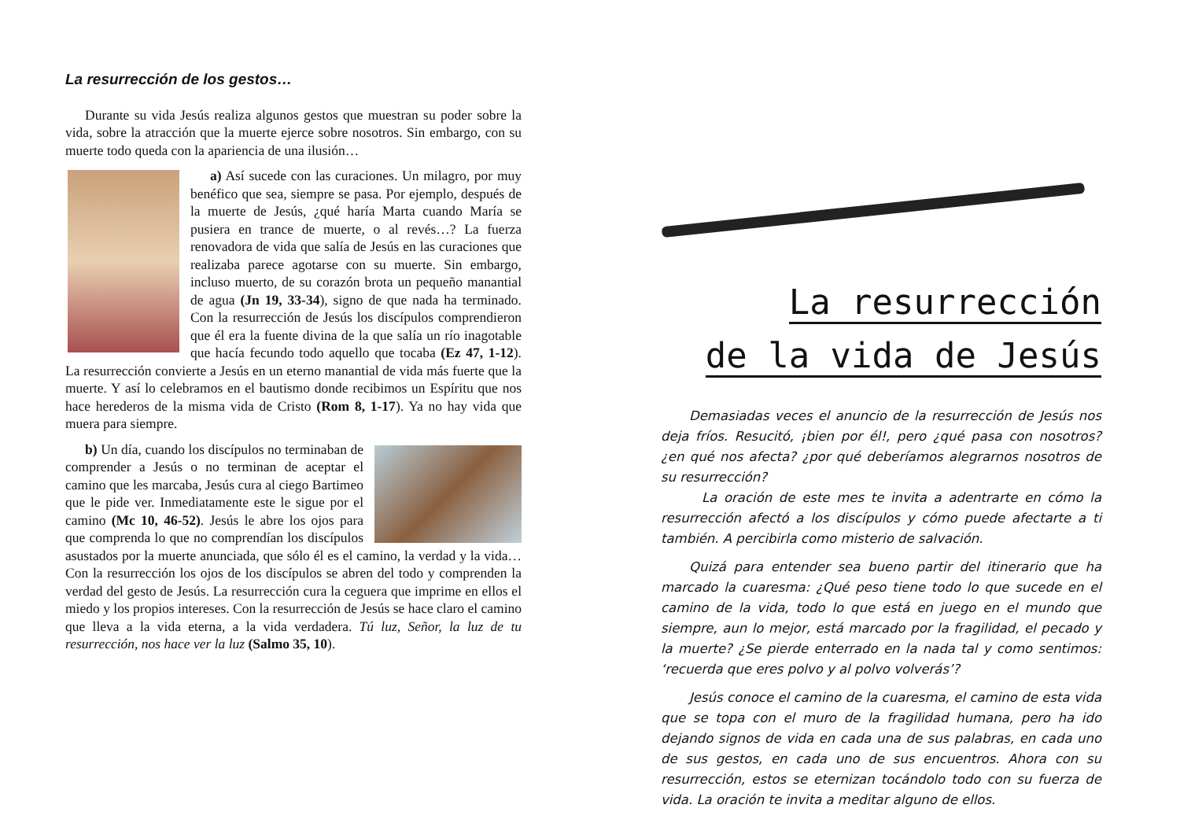La resurrección de los gestos…
Durante su vida Jesús realiza algunos gestos que muestran su poder sobre la vida, sobre la atracción que la muerte ejerce sobre nosotros. Sin embargo, con su muerte todo queda con la apariencia de una ilusión…
a) Así sucede con las curaciones. Un milagro, por muy benéfico que sea, siempre se pasa. Por ejemplo, después de la muerte de Jesús, ¿qué haría Marta cuando María se pusiera en trance de muerte, o al revés…? La fuerza renovadora de vida que salía de Jesús en las curaciones que realizaba parece agotarse con su muerte. Sin embargo, incluso muerto, de su corazón brota un pequeño manantial de agua (Jn 19, 33-34), signo de que nada ha terminado. Con la resurrección de Jesús los discípulos comprendieron que él era la fuente divina de la que salía un río inagotable que hacía fecundo todo aquello que tocaba (Ez 47, 1-12). La resurrección convierte a Jesús en un eterno manantial de vida más fuerte que la muerte. Y así lo celebramos en el bautismo donde recibimos un Espíritu que nos hace herederos de la misma vida de Cristo (Rom 8, 1-17). Ya no hay vida que muera para siempre.
b) Un día, cuando los discípulos no terminaban de comprender a Jesús o no terminan de aceptar el camino que les marcaba, Jesús cura al ciego Bartimeo que le pide ver. Inmediatamente este le sigue por el camino (Mc 10, 46-52). Jesús le abre los ojos para que comprenda lo que no comprendían los discípulos asustados por la muerte anunciada, que sólo él es el camino, la verdad y la vida… Con la resurrección los ojos de los discípulos se abren del todo y comprenden la verdad del gesto de Jesús. La resurrección cura la ceguera que imprime en ellos el miedo y los propios intereses. Con la resurrección de Jesús se hace claro el camino que lleva a la vida eterna, a la vida verdadera. Tú luz, Señor, la luz de tu resurrección, nos hace ver la luz (Salmo 35, 10).
La resurrección
de la vida de Jesús
Demasiadas veces el anuncio de la resurrección de Jesús nos deja fríos. Resucitó, ¡bien por él!, pero ¿qué pasa con nosotros? ¿en qué nos afecta? ¿por qué deberíamos alegrarnos nosotros de su resurrección?
La oración de este mes te invita a adentrarte en cómo la resurrección afectó a los discípulos y cómo puede afectarte a ti también. A percibirla como misterio de salvación.
Quizá para entender sea bueno partir del itinerario que ha marcado la cuaresma: ¿Qué peso tiene todo lo que sucede en el camino de la vida, todo lo que está en juego en el mundo que siempre, aun lo mejor, está marcado por la fragilidad, el pecado y la muerte? ¿Se pierde enterrado en la nada tal y como sentimos: ‘recuerda que eres polvo y al polvo volverás’?
Jesús conoce el camino de la cuaresma, el camino de esta vida que se topa con el muro de la fragilidad humana, pero ha ido dejando signos de vida en cada una de sus palabras, en cada uno de sus gestos, en cada uno de sus encuentros. Ahora con su resurrección, estos se eternizan tocándolo todo con su fuerza de vida. La oración te invita a meditar alguno de ellos.